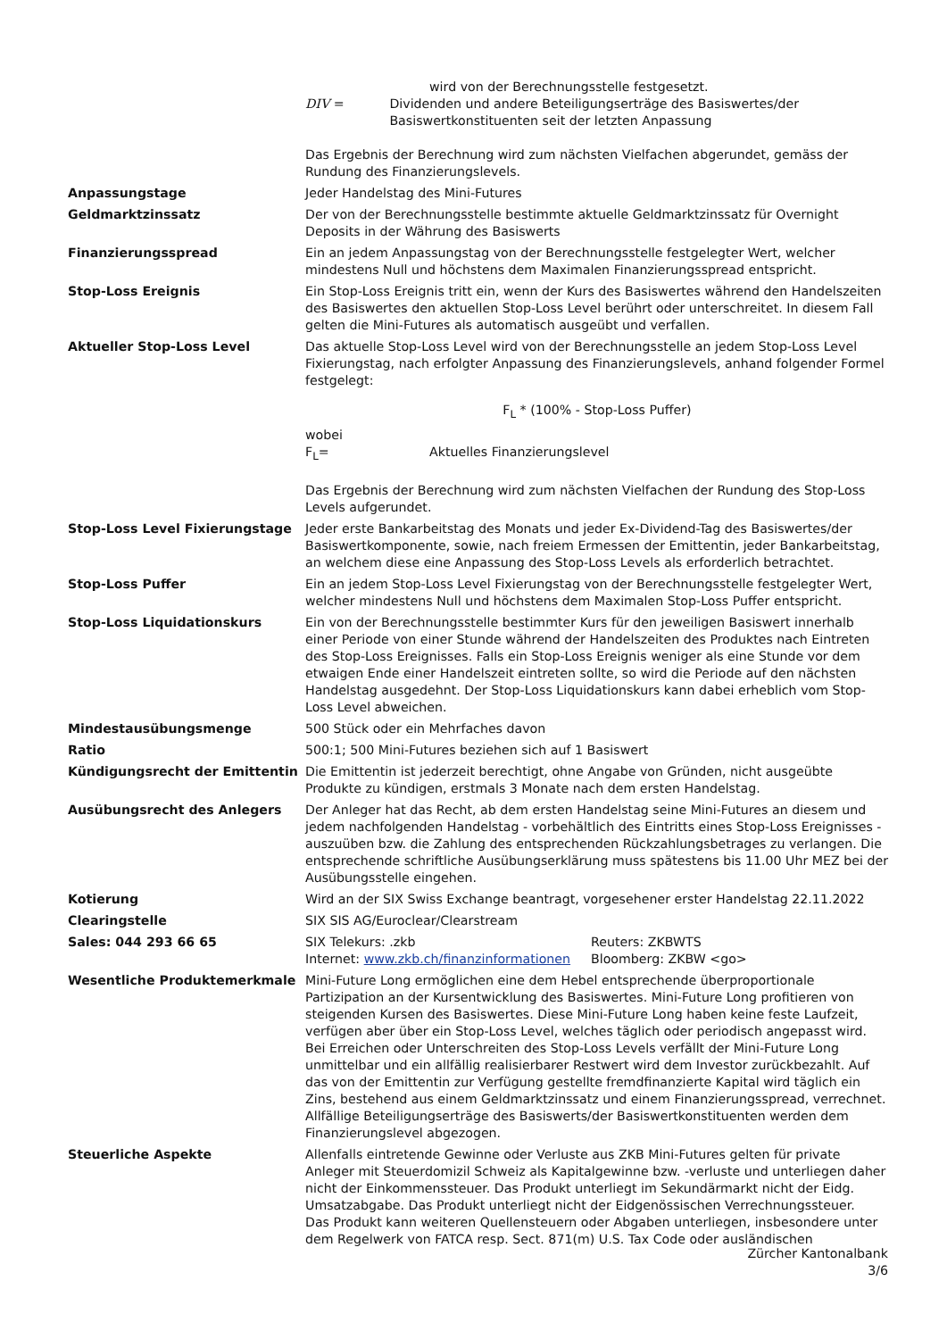| | wird von der Berechnungsstelle festgesetzt. DIV = Dividenden und andere Beteiligungserträge des Basiswertes/der Basiswertkonstituenten seit der letzten Anpassung Das Ergebnis der Berechnung wird zum nächsten Vielfachen abgerundet, gemäss der Rundung des Finanzierungslevels. |
| Anpassungstage | Jeder Handelstag des Mini-Futures |
| Geldmarktzinssatz | Der von der Berechnungsstelle bestimmte aktuelle Geldmarktzinssatz für Overnight Deposits in der Währung des Basiswerts |
| Finanzierungsspread | Ein an jedem Anpassungstag von der Berechnungsstelle festgelegter Wert, welcher mindestens Null und höchstens dem Maximalen Finanzierungsspread entspricht. |
| Stop-Loss Ereignis | Ein Stop-Loss Ereignis tritt ein, wenn der Kurs des Basiswertes während den Handelszeiten des Basiswertes den aktuellen Stop-Loss Level berührt oder unterschreitet. In diesem Fall gelten die Mini-Futures als automatisch ausgeübt und verfallen. |
| Aktueller Stop-Loss Level | Das aktuelle Stop-Loss Level wird von der Berechnungsstelle an jedem Stop-Loss Level Fixierungstag, nach erfolgter Anpassung des Finanzierungslevels, anhand folgender Formel festgelegt: F<sub>L</sub> * (100% - Stop-Loss Puffer) wobei F<sub>L</sub>= Aktuelles Finanzierungslevel Das Ergebnis der Berechnung wird zum nächsten Vielfachen der Rundung des Stop-Loss Levels aufgerundet. |
| Stop-Loss Level Fixierungstage | Jeder erste Bankarbeitstag des Monats und jeder Ex-Dividend-Tag des Basiswertes/der Basiswertkomponente, sowie, nach freiem Ermessen der Emittentin, jeder Bankarbeitstag, an welchem diese eine Anpassung des Stop-Loss Levels als erforderlich betrachtet. |
| Stop-Loss Puffer | Ein an jedem Stop-Loss Level Fixierungstag von der Berechnungsstelle festgelegter Wert, welcher mindestens Null und höchstens dem Maximalen Stop-Loss Puffer entspricht. |
| Stop-Loss Liquidationskurs | Ein von der Berechnungsstelle bestimmter Kurs für den jeweiligen Basiswert innerhalb einer Periode von einer Stunde während der Handelszeiten des Produktes nach Eintreten des Stop-Loss Ereignisses. Falls ein Stop-Loss Ereignis weniger als eine Stunde vor dem etwaigen Ende einer Handelszeit eintreten sollte, so wird die Periode auf den nächsten Handelstag ausgedehnt. Der Stop-Loss Liquidationskurs kann dabei erheblich vom Stop-Loss Level abweichen. |
| Mindestausübungsmenge | 500 Stück oder ein Mehrfaches davon |
| Ratio | 500:1; 500 Mini-Futures beziehen sich auf 1 Basiswert |
| Kündigungsrecht der Emittentin | Die Emittentin ist jederzeit berechtigt, ohne Angabe von Gründen, nicht ausgeübte Produkte zu kündigen, erstmals 3 Monate nach dem ersten Handelstag. |
| Ausübungsrecht des Anlegers | Der Anleger hat das Recht, ab dem ersten Handelstag seine Mini-Futures an diesem und jedem nachfolgenden Handelstag - vorbehältlich des Eintritts eines Stop-Loss Ereignisses - auszuüben bzw. die Zahlung des entsprechenden Rückzahlungsbetrages zu verlangen. Die entsprechende schriftliche Ausübungserklärung muss spätestens bis 11.00 Uhr MEZ bei der Ausübungsstelle eingehen. |
| Kotierung | Wird an der SIX Swiss Exchange beantragt, vorgesehener erster Handelstag 22.11.2022 |
| Clearingstelle | SIX SIS AG/Euroclear/Clearstream |
| Sales: 044 293 66 65 | SIX Telekurs: .zkb Internet: www.zkb.ch/finanzinformationen Reuters: ZKBWTS Bloomberg: ZKBW <go> |
| Wesentliche Produktemerkmale | Mini-Future Long ermöglichen eine dem Hebel entsprechende überproportionale Partizipation an der Kursentwicklung des Basiswertes. Mini-Future Long profitieren von steigenden Kursen des Basiswertes. Diese Mini-Future Long haben keine feste Laufzeit, verfügen aber über ein Stop-Loss Level, welches täglich oder periodisch angepasst wird. Bei Erreichen oder Unterschreiten des Stop-Loss Levels verfällt der Mini-Future Long unmittelbar und ein allfällig realisierbarer Restwert wird dem Investor zurückbezahlt. Auf das von der Emittentin zur Verfügung gestellte fremdfinanzierte Kapital wird täglich ein Zins, bestehend aus einem Geldmarktzinssatz und einem Finanzierungsspread, verrechnet. Allfällige Beteiligungserträge des Basiswerts/der Basiswertkonstituenten werden dem Finanzierungslevel abgezogen. |
| Steuerliche Aspekte | Allenfalls eintretende Gewinne oder Verluste aus ZKB Mini-Futures gelten für private Anleger mit Steuerdomizil Schweiz als Kapitalgewinne bzw. -verluste und unterliegen daher nicht der Einkommenssteuer. Das Produkt unterliegt im Sekundärmarkt nicht der Eidg. Umsatzabgabe. Das Produkt unterliegt nicht der Eidgenössischen Verrechnungssteuer. Das Produkt kann weiteren Quellensteuern oder Abgaben unterliegen, insbesondere unter dem Regelwerk von FATCA resp. Sect. 871(m) U.S. Tax Code oder ausländischen |
Zürcher Kantonalbank
3/6